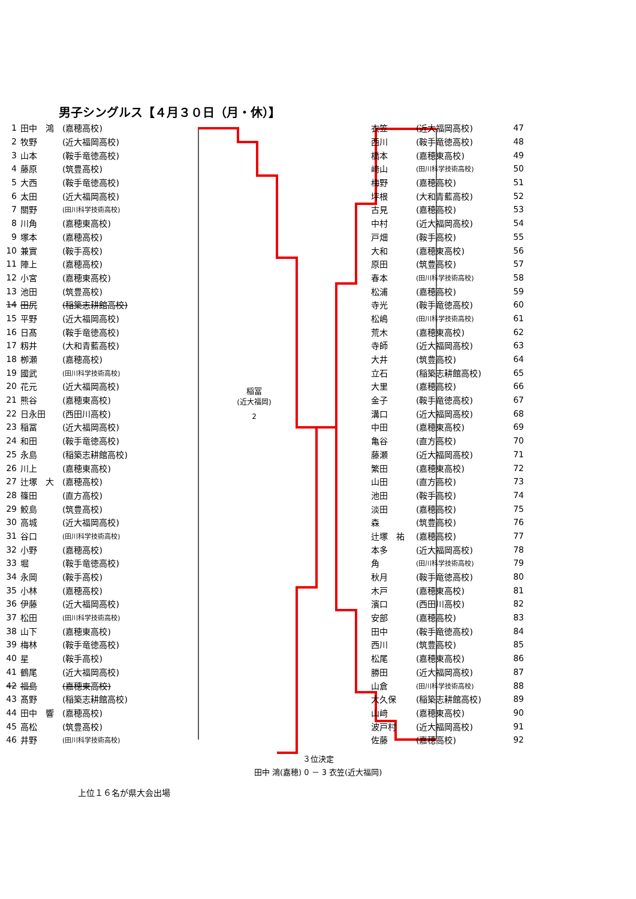男子シングルス【４月３０日（月・休）】
| 1 | 田中 鴻 | (嘉穂高校) |
| 2 | 牧野 | (近大福岡高校) |
| 3 | 山本 | (鞍手竜徳高校) |
| 4 | 藤原 | (筑豊高校) |
| 5 | 大西 | (鞍手竜徳高校) |
| 6 | 太田 | (近大福岡高校) |
| 7 | 關野 | (田川科学技術高校) |
| 8 | 川角 | (嘉穂東高校) |
| 9 | 塚本 | (嘉穂高校) |
| 10 | 兼實 | (鞍手高校) |
| 11 | 陣上 | (嘉穂高校) |
| 12 | 小宮 | (嘉穂東高校) |
| 13 | 池田 | (筑豊高校) |
| 14 | 田尻 | (稲築志耕館高校) |
| 15 | 平野 | (近大福岡高校) |
| 16 | 日髙 | (鞍手竜徳高校) |
| 17 | 籾井 | (大和青藍高校) |
| 18 | 栁瀬 | (嘉穂高校) |
| 19 | 國武 | (田川科学技術高校) |
| 20 | 花元 | (近大福岡高校) |
| 21 | 熊谷 | (嘉穂東高校) |
| 22 | 日永田 | (西田川高校) |
| 23 | 稲冨 | (近大福岡高校) |
| 24 | 和田 | (鞍手竜徳高校) |
| 25 | 永島 | (稲築志耕館高校) |
| 26 | 川上 | (嘉穂東高校) |
| 27 | 辻塚 大 | (嘉穂高校) |
| 28 | 篠田 | (直方高校) |
| 29 | 鮫島 | (筑豊高校) |
| 30 | 高城 | (近大福岡高校) |
| 31 | 谷口 | (田川科学技術高校) |
| 32 | 小野 | (嘉穂高校) |
| 33 | 堀 | (鞍手竜徳高校) |
| 34 | 永岡 | (鞍手高校) |
| 35 | 小林 | (嘉穂高校) |
| 36 | 伊藤 | (近大福岡高校) |
| 37 | 松田 | (田川科学技術高校) |
| 38 | 山下 | (嘉穂東高校) |
| 39 | 梅林 | (鞍手竜徳高校) |
| 40 | 星 | (鞍手高校) |
| 41 | 鶴尾 | (近大福岡高校) |
| 42 | 福島 | (嘉穂東高校) |
| 43 | 髙野 | (稲築志耕館高校) |
| 44 | 田中 響 | (嘉穂高校) |
| 45 | 高松 | (筑豊高校) |
| 46 | 井野 | (田川科学技術高校) |
稲冨
(近大福岡)
2
| 衣笠 | (近大福岡高校) | 47 |
| 西川 | (鞍手竜徳高校) | 48 |
| 橋本 | (嘉穂東高校) | 49 |
| 﨑山 | (田川科学技術高校) | 50 |
| 梅野 | (嘉穂高校) | 51 |
| 坪根 | (大和青藍高校) | 52 |
| 古見 | (嘉穂高校) | 53 |
| 中村 | (近大福岡高校) | 54 |
| 戸畑 | (鞍手高校) | 55 |
| 大和 | (嘉穂東高校) | 56 |
| 原田 | (筑豊高校) | 57 |
| 春本 | (田川科学技術高校) | 58 |
| 松浦 | (嘉穂高校) | 59 |
| 寺光 | (鞍手竜徳高校) | 60 |
| 松嶋 | (田川科学技術高校) | 61 |
| 荒木 | (嘉穂東高校) | 62 |
| 寺師 | (近大福岡高校) | 63 |
| 大井 | (筑豊高校) | 64 |
| 立石 | (稲築志耕館高校) | 65 |
| 大里 | (嘉穂高校) | 66 |
| 金子 | (鞍手竜徳高校) | 67 |
| 溝口 | (近大福岡高校) | 68 |
| 中田 | (嘉穂東高校) | 69 |
| 亀谷 | (直方高校) | 70 |
| 藤瀬 | (近大福岡高校) | 71 |
| 繁田 | (嘉穂東高校) | 72 |
| 山田 | (直方高校) | 73 |
| 池田 | (鞍手高校) | 74 |
| 淡田 | (嘉穂高校) | 75 |
| 森 | (筑豊高校) | 76 |
| 辻塚 祐 | (嘉穂高校) | 77 |
| 本多 | (近大福岡高校) | 78 |
| 角 | (田川科学技術高校) | 79 |
| 秋月 | (鞍手竜徳高校) | 80 |
| 木戸 | (嘉穂東高校) | 81 |
| 濱口 | (西田川高校) | 82 |
| 安部 | (嘉穂高校) | 83 |
| 田中 | (鞍手竜徳高校) | 84 |
| 西川 | (筑豊高校) | 85 |
| 松尾 | (嘉穂東高校) | 86 |
| 勝田 | (近大福岡高校) | 87 |
| 山倉 | (田川科学技術高校) | 88 |
| 大久保 | (稲築志耕館高校) | 89 |
| 山﨑 | (嘉穂東高校) | 90 |
| 波戸村 | (近大福岡高校) | 91 |
| 佐藤 | (嘉穂高校) | 92 |
３位決定
田中 鴻(嘉穂) 0 － 3 衣笠(近大福岡)
上位１６名が県大会出場